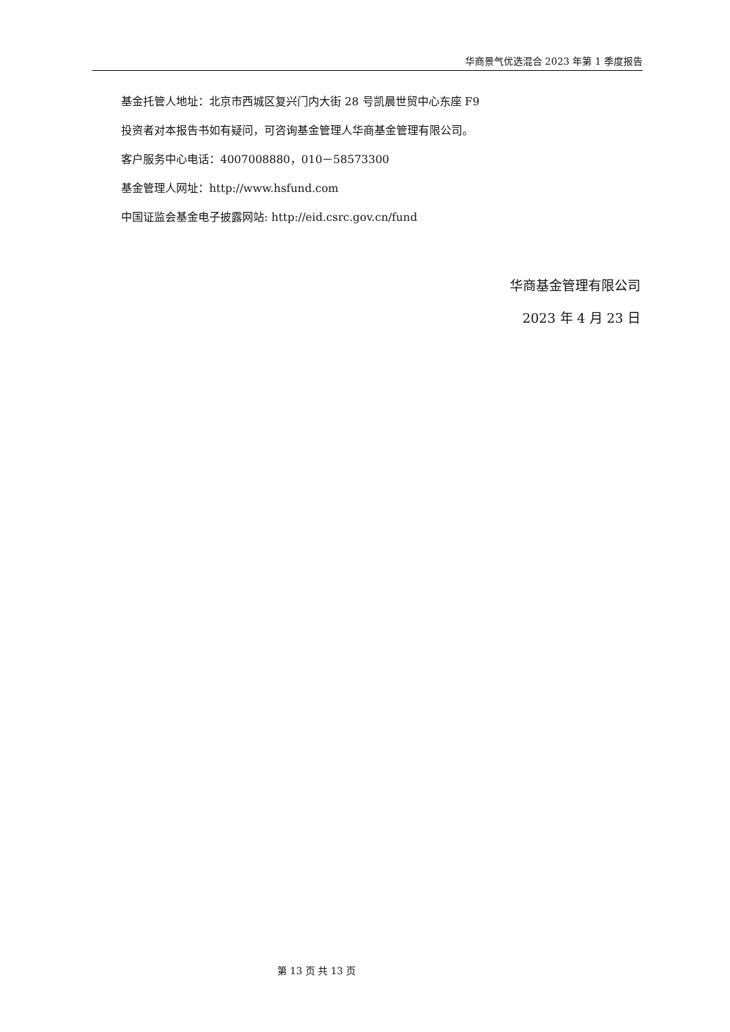华商景气优选混合 2023 年第 1 季度报告
基金托管人地址：北京市西城区复兴门内大街 28 号凯晨世贸中心东座 F9
投资者对本报告书如有疑问，可咨询基金管理人华商基金管理有限公司。
客户服务中心电话：4007008880，010－58573300
基金管理人网址：http://www.hsfund.com
中国证监会基金电子披露网站: http://eid.csrc.gov.cn/fund
华商基金管理有限公司
2023 年 4 月 23 日
第 13 页 共 13 页